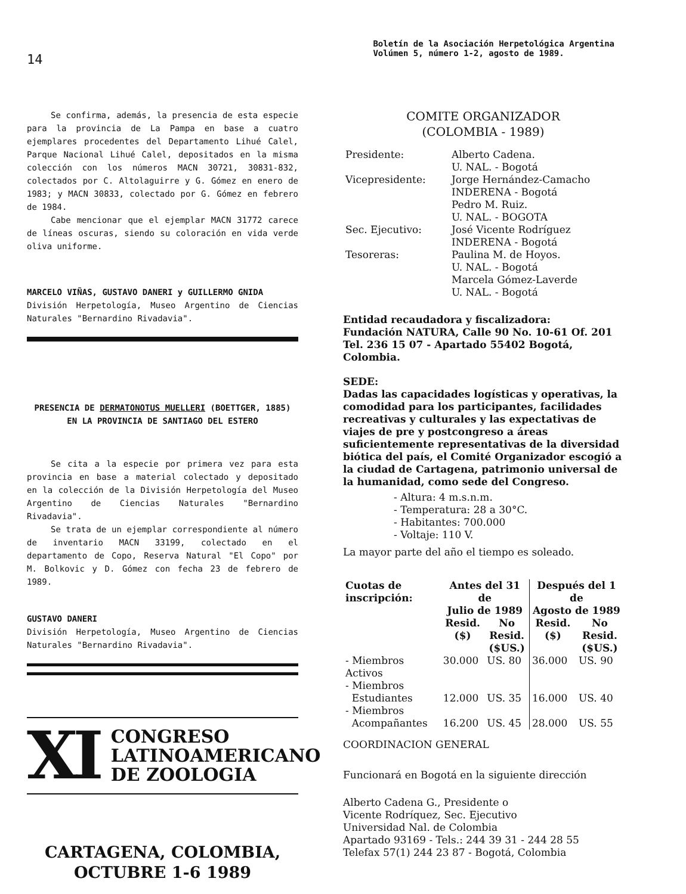14
Boletín de la Asociación Herpetológica Argentina
Volúmen 5, número 1-2, agosto de 1989.
Se confirma, además, la presencia de esta especie para la provincia de La Pampa en base a cuatro ejemplares procedentes del Departamento Lihué Calel, Parque Nacional Lihué Calel, depositados en la misma colección con los números MACN 30721, 30831-832, colectados por C. Altolaguirre y G. Gómez en enero de 1983; y MACN 30833, colectado por G. Gómez en febrero de 1984.
Cabe mencionar que el ejemplar MACN 31772 carece de líneas oscuras, siendo su coloración en vida verde oliva uniforme.
MARCELO VIÑAS, GUSTAVO DANERI y GUILLERMO GNIDA
División Herpetología, Museo Argentino de Ciencias Naturales "Bernardino Rivadavia".
PRESENCIA DE DERMATONOTUS MUELLERI (BOETTGER, 1885) EN LA PROVINCIA DE SANTIAGO DEL ESTERO
Se cita a la especie por primera vez para esta provincia en base a material colectado y depositado en la colección de la División Herpetología del Museo Argentino de Ciencias Naturales "Bernardino Rivadavia".
Se trata de un ejemplar correspondiente al número de inventario MACN 33199, colectado en el departamento de Copo, Reserva Natural "El Copo" por M. Bolkovic y D. Gómez con fecha 23 de febrero de 1989.
GUSTAVO DANERI
División Herpetología, Museo Argentino de Ciencias Naturales "Bernardino Rivadavia".
XI
CONGRESO
LATINOAMERICANO
DE ZOOLOGIA
CARTAGENA, COLOMBIA,
OCTUBRE 1-6 1989
COMITE ORGANIZADOR
(COLOMBIA - 1989)
| Presidente: | Alberto Cadena. U. NAL. - Bogotá |
| Vicepresidente: | Jorge Hernández-Camacho INDERENA - Bogotá Pedro M. Ruiz. U. NAL. - BOGOTA |
| Sec. Ejecutivo: | José Vicente Rodríguez INDERENA - Bogotá |
| Tesoreras: | Paulina M. de Hoyos. U. NAL. - Bogotá Marcela Gómez-Laverde U. NAL. - Bogotá |
Entidad recaudadora y fiscalizadora:
Fundación NATURA, Calle 90 No. 10-61 Of. 201
Tel. 236 15 07 - Apartado 55402 Bogotá, Colombia.
SEDE:
Dadas las capacidades logísticas y operativas, la comodidad para los participantes, facilidades recreativas y culturales y las expectativas de viajes de pre y postcongreso a áreas suficientemente representativas de la diversidad biótica del país, el Comité Organizador escogió a la ciudad de Cartagena, patrimonio universal de la humanidad, como sede del Congreso.
- Altura: 4 m.s.n.m.
- Temperatura: 28 a 30°C.
- Habitantes: 700.000
- Voltaje: 110 V.
La mayor parte del año el tiempo es soleado.
| Cuotas de inscripción: | Antes del 31 de Julio de 1989 | | Después del 1 de Agosto de 1989 | |
| --- | --- | --- | --- | --- |
| | Resid. ($) | No Resid. ($US.) | Resid. ($) | No Resid. ($US.) |
| - Miembros Activos | 30.000 | US. 80 | 36.000 | US. 90 |
| - Miembros Estudiantes | 12.000 | US. 35 | 16.000 | US. 40 |
| - Miembros Acompañantes | 16.200 | US. 45 | 28.000 | US. 55 |
COORDINACION GENERAL
Funcionará en Bogotá en la siguiente dirección
Alberto Cadena G., Presidente o
Vicente Rodríquez, Sec. Ejecutivo
Universidad Nal. de Colombia
Apartado 93169 - Tels.: 244 39 31 - 244 28 55
Telefax 57(1) 244 23 87 - Bogotá, Colombia